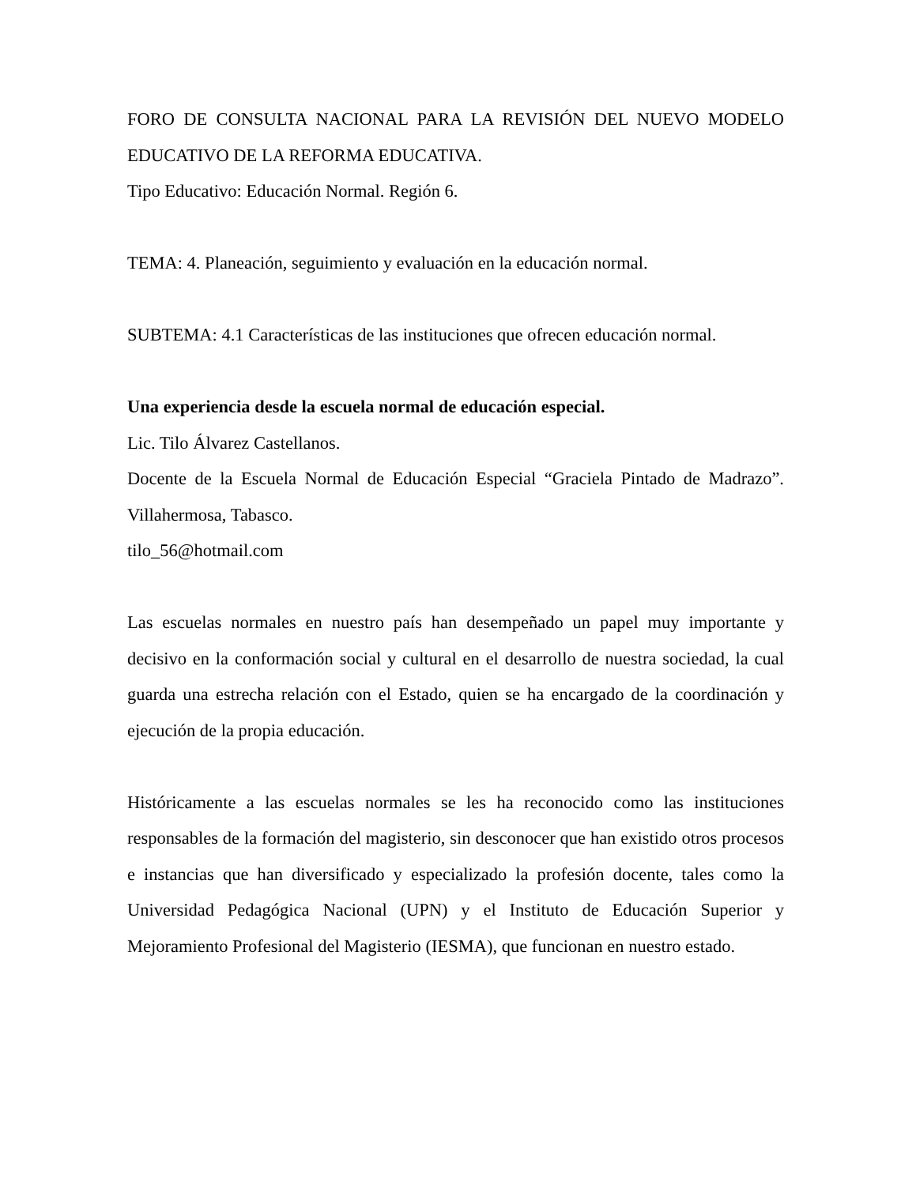FORO DE CONSULTA NACIONAL PARA LA REVISIÓN DEL NUEVO MODELO EDUCATIVO DE LA REFORMA EDUCATIVA.
Tipo Educativo: Educación Normal. Región 6.
TEMA: 4. Planeación, seguimiento y evaluación en la educación normal.
SUBTEMA: 4.1 Características de las instituciones que ofrecen educación normal.
Una experiencia desde la escuela normal de educación especial.
Lic. Tilo Álvarez Castellanos.
Docente de la Escuela Normal de Educación Especial “Graciela Pintado de Madrazo”. Villahermosa, Tabasco.
tilo_56@hotmail.com
Las escuelas normales en nuestro país han desempeñado un papel muy importante y decisivo en la conformación social y cultural en el desarrollo de nuestra sociedad, la cual guarda una estrecha relación con el Estado, quien se ha encargado de la coordinación y ejecución de la propia educación.
Históricamente a las escuelas normales se les ha reconocido como las instituciones responsables de la formación del magisterio, sin desconocer que han existido otros procesos e instancias que han diversificado y especializado la profesión docente, tales como la Universidad Pedagógica Nacional (UPN) y el Instituto de Educación Superior y Mejoramiento Profesional del Magisterio (IESMA), que funcionan en nuestro estado.